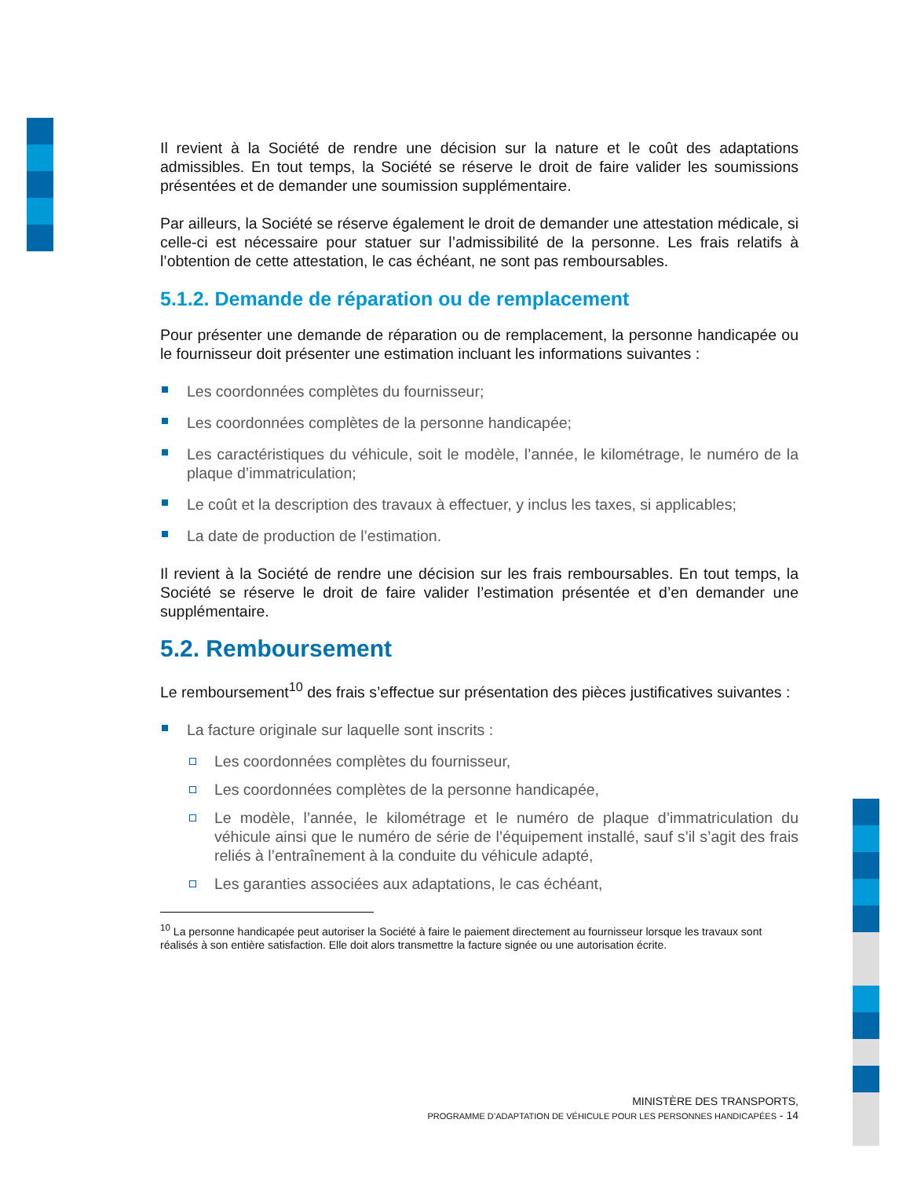Il revient à la Société de rendre une décision sur la nature et le coût des adaptations admissibles. En tout temps, la Société se réserve le droit de faire valider les soumissions présentées et de demander une soumission supplémentaire.
Par ailleurs, la Société se réserve également le droit de demander une attestation médicale, si celle-ci est nécessaire pour statuer sur l’admissibilité de la personne. Les frais relatifs à l’obtention de cette attestation, le cas échéant, ne sont pas remboursables.
5.1.2. Demande de réparation ou de remplacement
Pour présenter une demande de réparation ou de remplacement, la personne handicapée ou le fournisseur doit présenter une estimation incluant les informations suivantes :
Les coordonnées complètes du fournisseur;
Les coordonnées complètes de la personne handicapée;
Les caractéristiques du véhicule, soit le modèle, l’année, le kilométrage, le numéro de la plaque d’immatriculation;
Le coût et la description des travaux à effectuer, y inclus les taxes, si applicables;
La date de production de l’estimation.
Il revient à la Société de rendre une décision sur les frais remboursables. En tout temps, la Société se réserve le droit de faire valider l’estimation présentée et d’en demander une supplémentaire.
5.2. Remboursement
Le remboursement<sup>10</sup> des frais s’effectue sur présentation des pièces justificatives suivantes :
La facture originale sur laquelle sont inscrits :
Les coordonnées complètes du fournisseur,
Les coordonnées complètes de la personne handicapée,
Le modèle, l’année, le kilométrage et le numéro de plaque d’immatriculation du véhicule ainsi que le numéro de série de l’équipement installé, sauf s’il s’agit des frais reliés à l’entraînement à la conduite du véhicule adapté,
Les garanties associées aux adaptations, le cas échéant,
<sup>10</sup> La personne handicapée peut autoriser la Société à faire le paiement directement au fournisseur lorsque les travaux sont réalisés à son entière satisfaction. Elle doit alors transmettre la facture signée ou une autorisation écrite.
MINISTÈRE DES TRANSPORTS,
PROGRAMME D’ADAPTATION DE VÉHICULE POUR LES PERSONNES HANDICAPÉES - 14